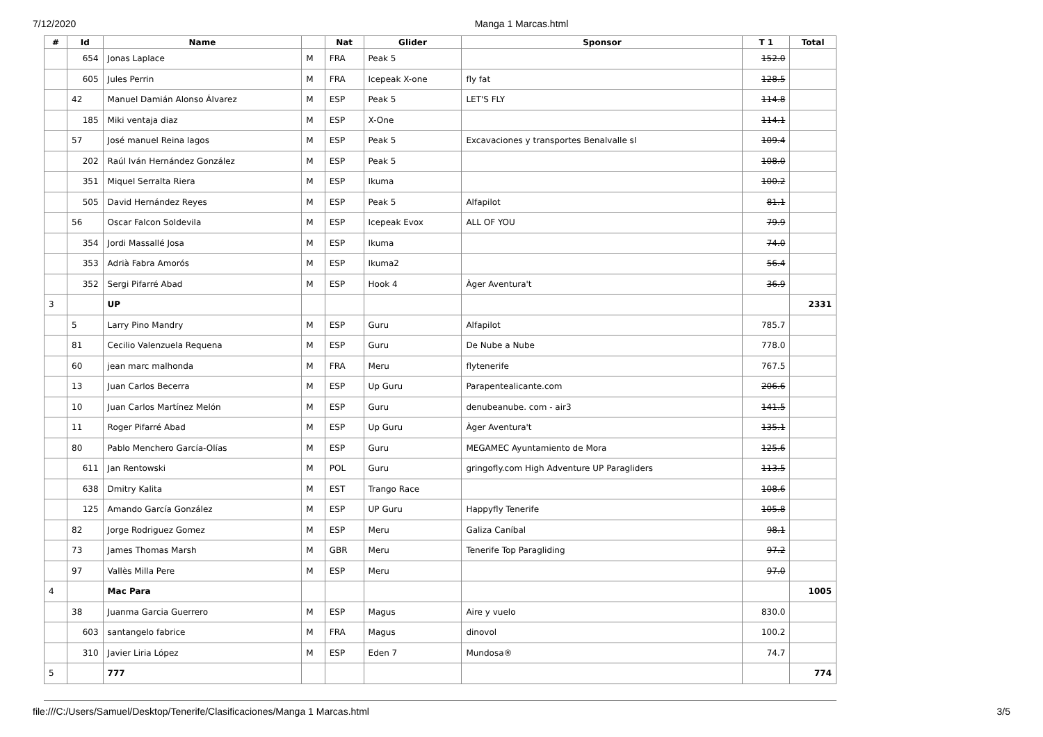7/12/2020
Manga 1 Marcas.html
| # | Id | Name | | Nat | Glider | Sponsor | T 1 | Total |
| --- | --- | --- | --- | --- | --- | --- | --- | --- |
| | 654 | Jonas Laplace | M | FRA | Peak 5 | | 152.0 | |
| | 605 | Jules Perrin | M | FRA | Icepeak X-one | fly fat | 128.5 | |
| | 42 | Manuel Damián Alonso Álvarez | M | ESP | Peak 5 | LET'S FLY | 114.8 | |
| | 185 | Miki ventaja diaz | M | ESP | X-One | | 114.1 | |
| | 57 | José manuel Reina lagos | M | ESP | Peak 5 | Excavaciones y transportes Benalvalle sl | 109.4 | |
| | 202 | Raúl Iván Hernández González | M | ESP | Peak 5 | | 108.0 | |
| | 351 | Miquel Serralta Riera | M | ESP | Ikuma | | 100.2 | |
| | 505 | David Hernández Reyes | M | ESP | Peak 5 | Alfapilot | 81.1 | |
| | 56 | Oscar Falcon Soldevila | M | ESP | Icepeak Evox | ALL OF YOU | 79.9 | |
| | 354 | Jordi Massallé Josa | M | ESP | Ikuma | | 74.0 | |
| | 353 | Adrià Fabra Amorós | M | ESP | Ikuma2 | | 56.4 | |
| | 352 | Sergi Pifarré Abad | M | ESP | Hook 4 | Àger Aventura't | 36.9 | |
| 3 | | UP | | | | | | 2331 |
| | 5 | Larry Pino Mandry | M | ESP | Guru | Alfapilot | 785.7 | |
| | 81 | Cecilio Valenzuela Requena | M | ESP | Guru | De Nube a Nube | 778.0 | |
| | 60 | jean marc malhonda | M | FRA | Meru | flytenerife | 767.5 | |
| | 13 | Juan Carlos Becerra | M | ESP | Up Guru | Parapentealicante.com | 206.6 | |
| | 10 | Juan Carlos Martínez Melón | M | ESP | Guru | denubeanube. com - air3 | 141.5 | |
| | 11 | Roger Pifarré Abad | M | ESP | Up Guru | Àger Aventura't | 135.1 | |
| | 80 | Pablo Menchero García-Olías | M | ESP | Guru | MEGAMEC Ayuntamiento de Mora | 125.6 | |
| | 611 | Jan Rentowski | M | POL | Guru | gringofly.com High Adventure UP Paragliders | 113.5 | |
| | 638 | Dmitry Kalita | M | EST | Trango Race | | 108.6 | |
| | 125 | Amando García González | M | ESP | UP Guru | Happyfly Tenerife | 105.8 | |
| | 82 | Jorge Rodriguez Gomez | M | ESP | Meru | Galiza Caníbal | 98.1 | |
| | 73 | James Thomas Marsh | M | GBR | Meru | Tenerife Top Paragliding | 97.2 | |
| | 97 | Vallès Milla Pere | M | ESP | Meru | | 97.0 | |
| 4 | | Mac Para | | | | | | 1005 |
| | 38 | Juanma Garcia Guerrero | M | ESP | Magus | Aire y vuelo | 830.0 | |
| | 603 | santangelo fabrice | M | FRA | Magus | dinovol | 100.2 | |
| | 310 | Javier Liria López | M | ESP | Eden 7 | Mundosa® | 74.7 | |
| 5 | | 777 | | | | | | 774 |
file:///C:/Users/Samuel/Desktop/Tenerife/Clasificaciones/Manga 1 Marcas.html 3/5